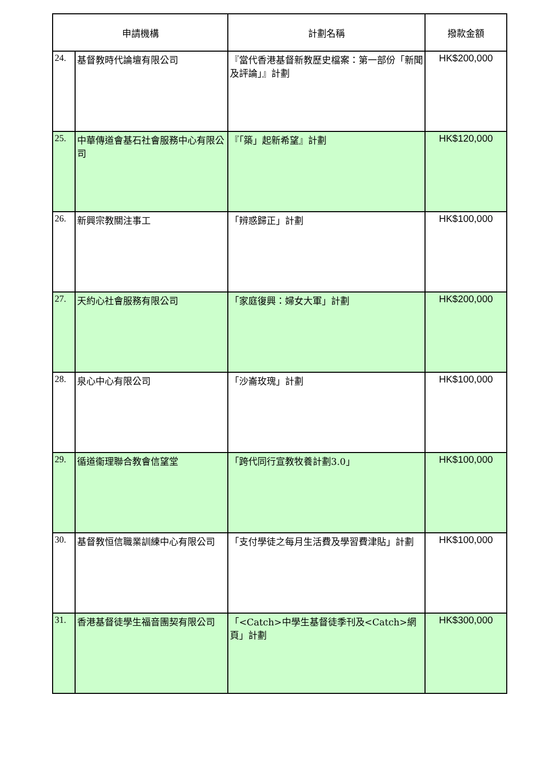| 申請機構 | | 計劃名稱 | 撥款金額 |
| --- | --- | --- | --- |
| 24. | 基督教時代論壇有限公司 | 『當代香港基督新教歷史檔案：第一部份「新聞及評論」』計劃 | HK$200,000 |
| 25. | 中華傳道會基石社會服務中心有限公司 | 『「築」起新希望』計劃 | HK$120,000 |
| 26. | 新興宗教關注事工 | 「辨惑歸正」計劃 | HK$100,000 |
| 27. | 天約心社會服務有限公司 | 「家庭復興：婦女大軍」計劃 | HK$200,000 |
| 28. | 泉心中心有限公司 | 「沙崙玫瑰」計劃 | HK$100,000 |
| 29. | 循道衞理聯合教會信望堂 | 「跨代同行宣教牧養計劃3.0」 | HK$100,000 |
| 30. | 基督教恒信職業訓練中心有限公司 | 「支付學徒之每月生活費及學習費津貼」計劃 | HK$100,000 |
| 31. | 香港基督徒學生福音團契有限公司 | 「<Catch>中學生基督徒季刊及<Catch>網頁」計劃 | HK$300,000 |